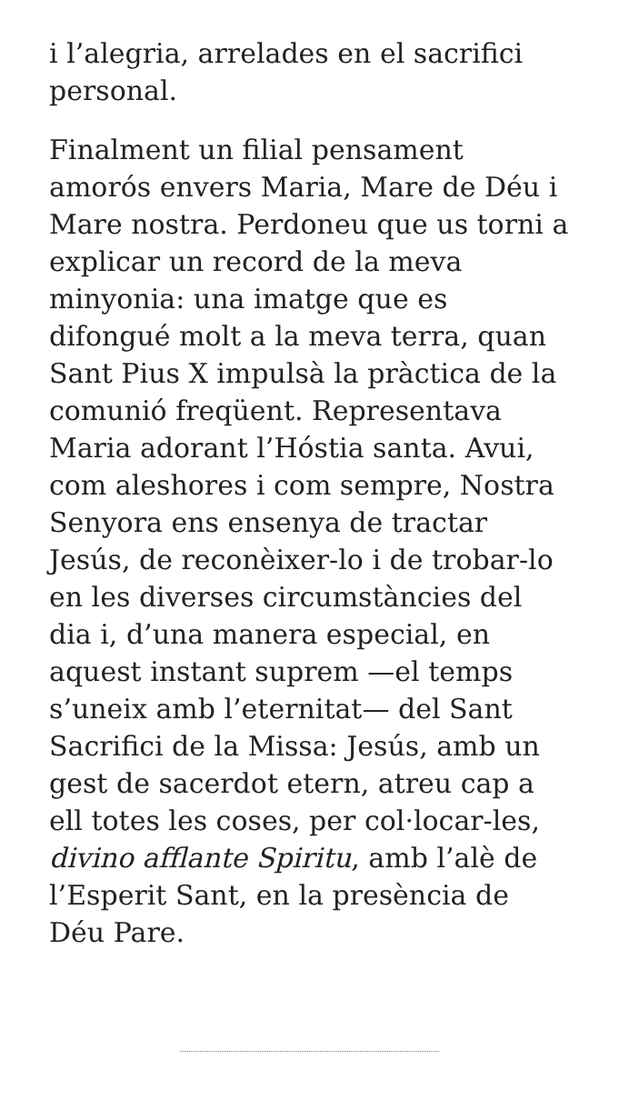i l’alegria, arrelades en el sacrifici personal.
Finalment un filial pensament amorós envers Maria, Mare de Déu i Mare nostra. Perdoneu que us torni a explicar un record de la meva minyonia: una imatge que es difongué molt a la meva terra, quan Sant Pius X impulsà la pràctica de la comunió freqüent. Representava Maria adorant l’Hóstia santa. Avui, com aleshores i com sempre, Nostra Senyora ens ensenya de tractar Jesús, de reconèixer-lo i de trobar-lo en les diverses circumstàncies del dia i, d’una manera especial, en aquest instant suprem —el temps s’uneix amb l’eternitat— del Sant Sacrifici de la Missa: Jesús, amb un gest de sacerdot etern, atreu cap a ell totes les coses, per col·locar-les, divino afflante Spiritu, amb l’alè de l’Esperit Sant, en la presència de Déu Pare.